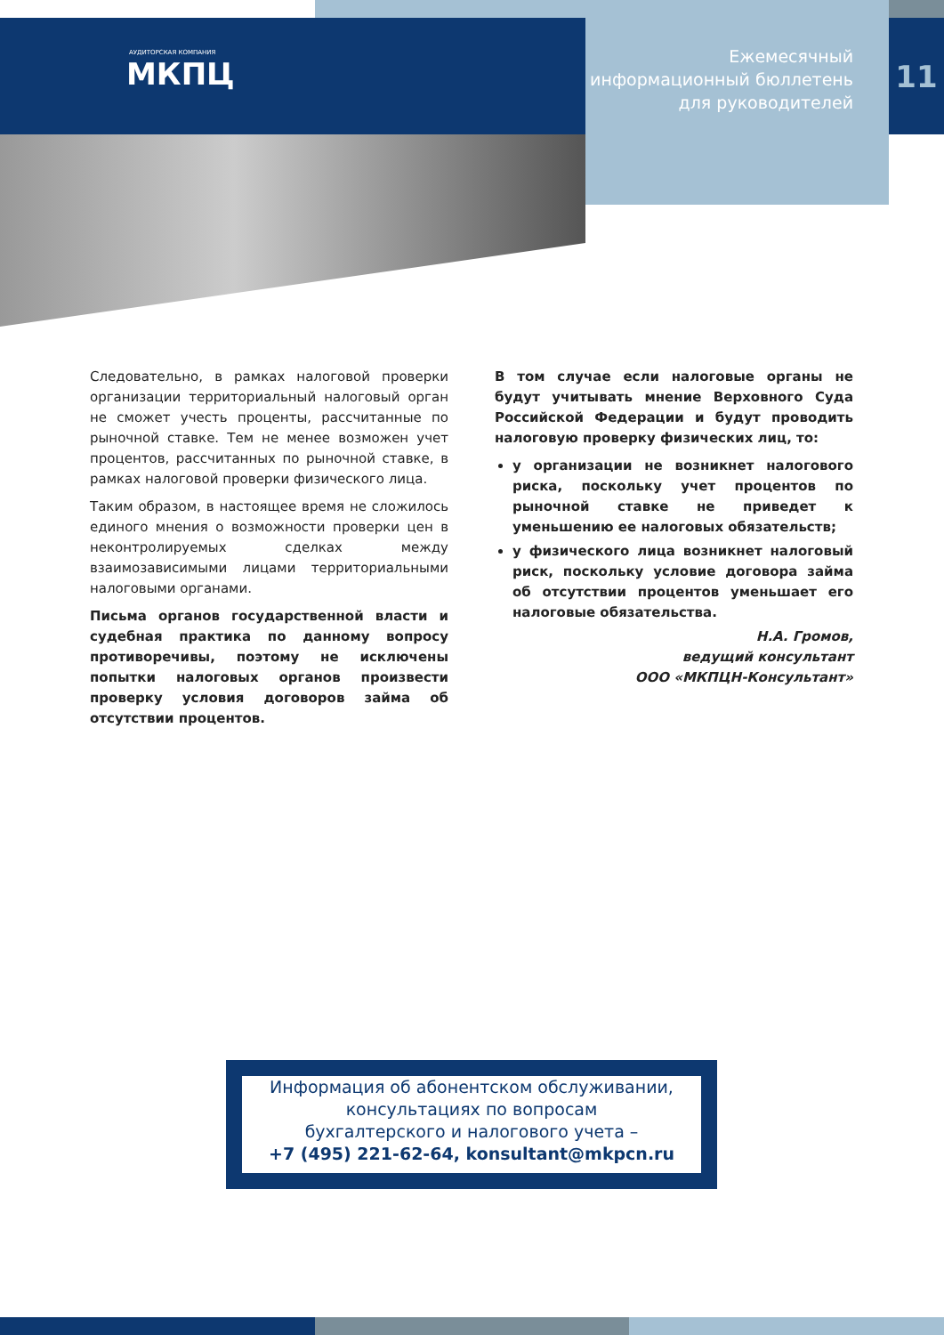АУДИТОРСКАЯ КОМПАНИЯ
МКПЦ
Ежемесячный
информационный бюллетень
для руководителей
11
Следовательно, в рамках налоговой проверки организации территориальный налоговый орган не сможет учесть проценты, рассчитанные по рыночной ставке. Тем не менее возможен учет процентов, рассчитанных по рыночной ставке, в рамках налоговой проверки физического лица.
Таким образом, в настоящее время не сложилось единого мнения о возможности проверки цен в неконтролируемых сделках между взаимозависимыми лицами территориальными налоговыми органами.
Письма органов государственной власти и судебная практика по данному вопросу противоречивы, поэтому не исключены попытки налоговых органов произвести проверку условия договоров займа об отсутствии процентов.
В том случае если налоговые органы не будут учитывать мнение Верховного Суда Российской Федерации и будут проводить налоговую проверку физических лиц, то:
у организации не возникнет налогового риска, поскольку учет процентов по рыночной ставке не приведет к уменьшению ее налоговых обязательств;
у физического лица возникнет налоговый риск, поскольку условие договора займа об отсутствии процентов уменьшает его налоговые обязательства.
Н.А. Громов,
ведущий консультант
ООО «МКПЦН-Консультант»
Информация об абонентском обслуживании,
консультациях по вопросам
бухгалтерского и налогового учета –
+7 (495) 221-62-64, konsultant@mkpcn.ru